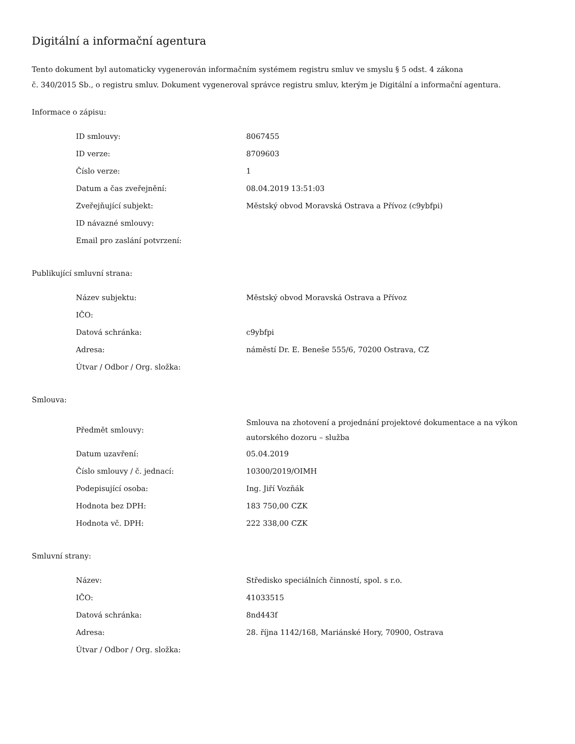Digitální a informační agentura
Tento dokument byl automaticky vygenerován informačním systémem registru smluv ve smyslu § 5 odst. 4 zákona
č. 340/2015 Sb., o registru smluv. Dokument vygeneroval správce registru smluv, kterým je Digitální a informační agentura.
Informace o zápisu:
| ID smlouvy: | 8067455 |
| ID verze: | 8709603 |
| Číslo verze: | 1 |
| Datum a čas zveřejnění: | 08.04.2019 13:51:03 |
| Zveřejňující subjekt: | Městský obvod Moravská Ostrava a Přívoz (c9ybfpi) |
| ID návazné smlouvy: | |
| Email pro zaslání potvrzení: | |
Publikující smluvní strana:
| Název subjektu: | Městský obvod Moravská Ostrava a Přívoz |
| IČO: | |
| Datová schránka: | c9ybfpi |
| Adresa: | náměstí Dr. E. Beneše 555/6, 70200 Ostrava, CZ |
| Útvar / Odbor / Org. složka: | |
Smlouva:
| Předmět smlouvy: | Smlouva na zhotovení a projednání projektové dokumentace a na výkon autorského dozoru – služba |
| Datum uzavření: | 05.04.2019 |
| Číslo smlouvy / č. jednací: | 10300/2019/OIMH |
| Podepisující osoba: | Ing. Jiří Vozňák |
| Hodnota bez DPH: | 183 750,00 CZK |
| Hodnota vč. DPH: | 222 338,00 CZK |
Smluvní strany:
| Název: | Středisko speciálních činností, spol. s r.o. |
| IČO: | 41033515 |
| Datová schránka: | 8nd443f |
| Adresa: | 28. října 1142/168, Mariánské Hory, 70900, Ostrava |
| Útvar / Odbor / Org. složka: | |